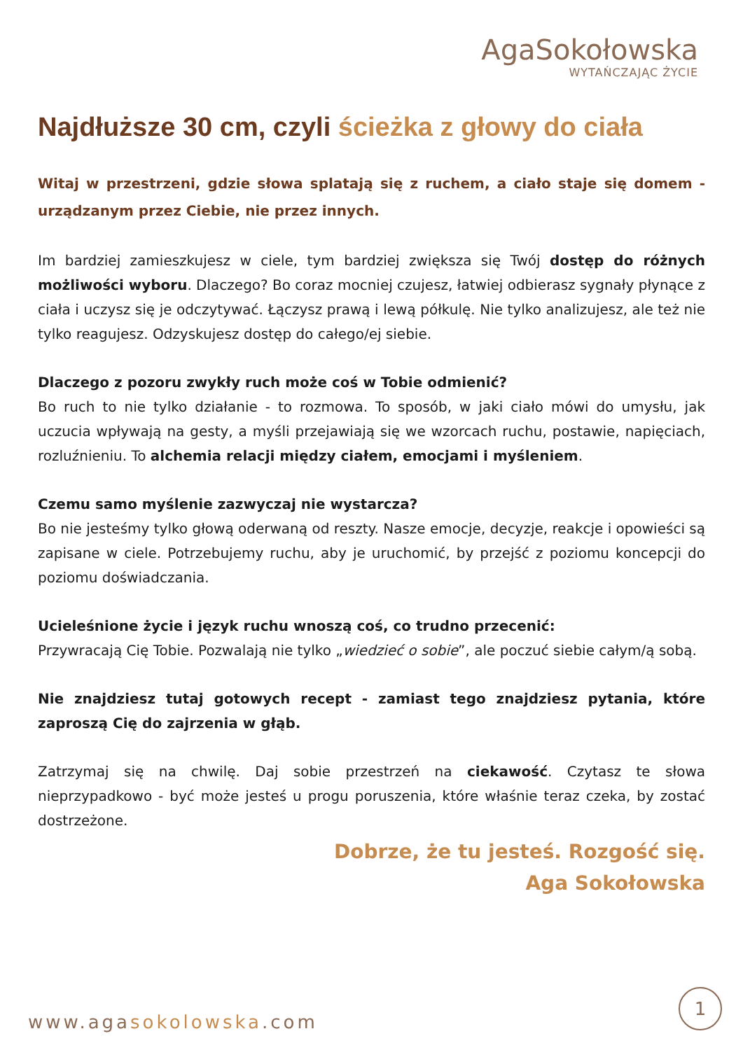AgaSokołowska
WYTAŃCZAJĄC ŻYCIE
Najdłuższe 30 cm, czyli ścieżka z głowy do ciała
Witaj w przestrzeni, gdzie słowa splatają się z ruchem, a ciało staje się domem - urządzanym przez Ciebie, nie przez innych.
Im bardziej zamieszkujesz w ciele, tym bardziej zwiększa się Twój dostęp do różnych możliwości wyboru. Dlaczego? Bo coraz mocniej czujesz, łatwiej odbierasz sygnały płynące z ciała i uczysz się je odczytywać. Łączysz prawą i lewą półkulę. Nie tylko analizujesz, ale też nie tylko reagujesz. Odzyskujesz dostęp do całego/ej siebie.
Dlaczego z pozoru zwykły ruch może coś w Tobie odmienić?
Bo ruch to nie tylko działanie - to rozmowa. To sposób, w jaki ciało mówi do umysłu, jak uczucia wpływają na gesty, a myśli przejawiają się we wzorcach ruchu, postawie, napięciach, rozluźnieniu. To alchemia relacji między ciałem, emocjami i myśleniem.
Czemu samo myślenie zazwyczaj nie wystarcza?
Bo nie jesteśmy tylko głową oderwaną od reszty. Nasze emocje, decyzje, reakcje i opowieści są zapisane w ciele. Potrzebujemy ruchu, aby je uruchomić, by przejść z poziomu koncepcji do poziomu doświadczania.
Ucieleśnione życie i język ruchu wnoszą coś, co trudno przecenić:
Przywracają Cię Tobie. Pozwalają nie tylko „wiedzieć o sobie”, ale poczuć siebie całym/ą sobą.
Nie znajdziesz tutaj gotowych recept - zamiast tego znajdziesz pytania, które zaproszą Cię do zajrzenia w głąb.
Zatrzymaj się na chwilę. Daj sobie przestrzeń na ciekawość. Czytasz te słowa nieprzypadkowo - być może jesteś u progu poruszenia, które właśnie teraz czeka, by zostać dostrzeżone.
Dobrze, że tu jesteś. Rozgość się.
Aga Sokołowska
www.agasokolowska.com
1